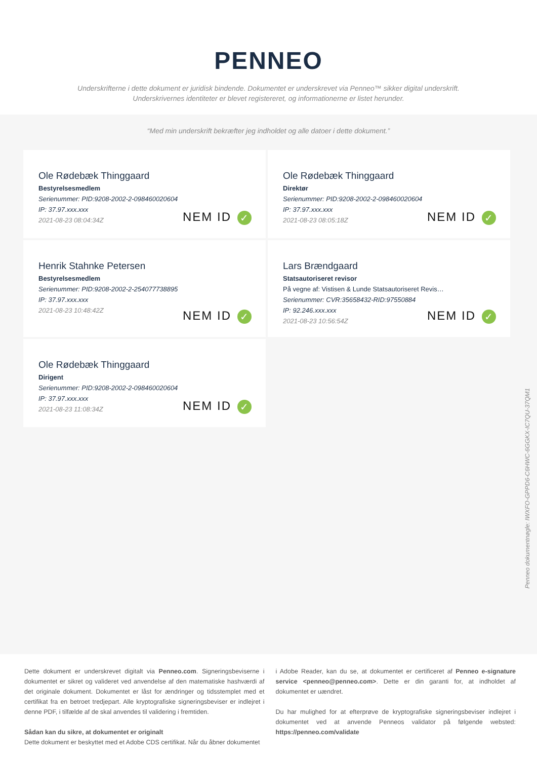PENNEO
Underskrifterne i dette dokument er juridisk bindende. Dokumentet er underskrevet via Penneo™ sikker digital underskrift.
Underskrivernes identiteter er blevet registereret, og informationerne er listet herunder.
“Med min underskrift bekræfter jeg indholdet og alle datoer i dette dokument.”
Ole Rødebæk Thinggaard
Bestyrelsesmedlem
Serienummer: PID:9208-2002-2-098460020604
IP: 37.97.xxx.xxx
2021-08-23 08:04:34Z
NEM ID ✓
Ole Rødebæk Thinggaard
Direktør
Serienummer: PID:9208-2002-2-098460020604
IP: 37.97.xxx.xxx
2021-08-23 08:05:18Z
NEM ID ✓
Henrik Stahnke Petersen
Bestyrelsesmedlem
Serienummer: PID:9208-2002-2-254077738895
IP: 37.97.xxx.xxx
2021-08-23 10:48:42Z
NEM ID ✓
Lars Brændgaard
Statsautoriseret revisor
På vegne af: Vistisen & Lunde Statsautoriseret Revis…
Serienummer: CVR:35658432-RID:97550884
IP: 92.246.xxx.xxx
2021-08-23 10:56:54Z
NEM ID ✓
Ole Rødebæk Thinggaard
Dirigent
Serienummer: PID:9208-2002-2-098460020604
IP: 37.97.xxx.xxx
2021-08-23 11:08:34Z
NEM ID ✓
Penneo dokumentnøgle: IWXFO-GPPD6-C6HWC-6GGKX-IC7QU-37QM1
Dette dokument er underskrevet digitalt via Penneo.com. Signeringsbeviserne i dokumentet er sikret og valideret ved anvendelse af den matematiske hashværdi af det originale dokument. Dokumentet er låst for ændringer og tidsstemplet med et certifikat fra en betroet tredjepart. Alle kryptografiske signeringsbeviser er indlejret i denne PDF, i tilfælde af de skal anvendes til validering i fremtiden.
Sådan kan du sikre, at dokumentet er originalt
Dette dokument er beskyttet med et Adobe CDS certifikat. Når du åbner dokumentet
i Adobe Reader, kan du se, at dokumentet er certificeret af Penneo e-signature service <penneo@penneo.com>. Dette er din garanti for, at indholdet af dokumentet er uændret.
Du har mulighed for at efterprøve de kryptografiske signeringsbeviser indlejret i dokumentet ved at anvende Penneos validator på følgende websted: https://penneo.com/validate